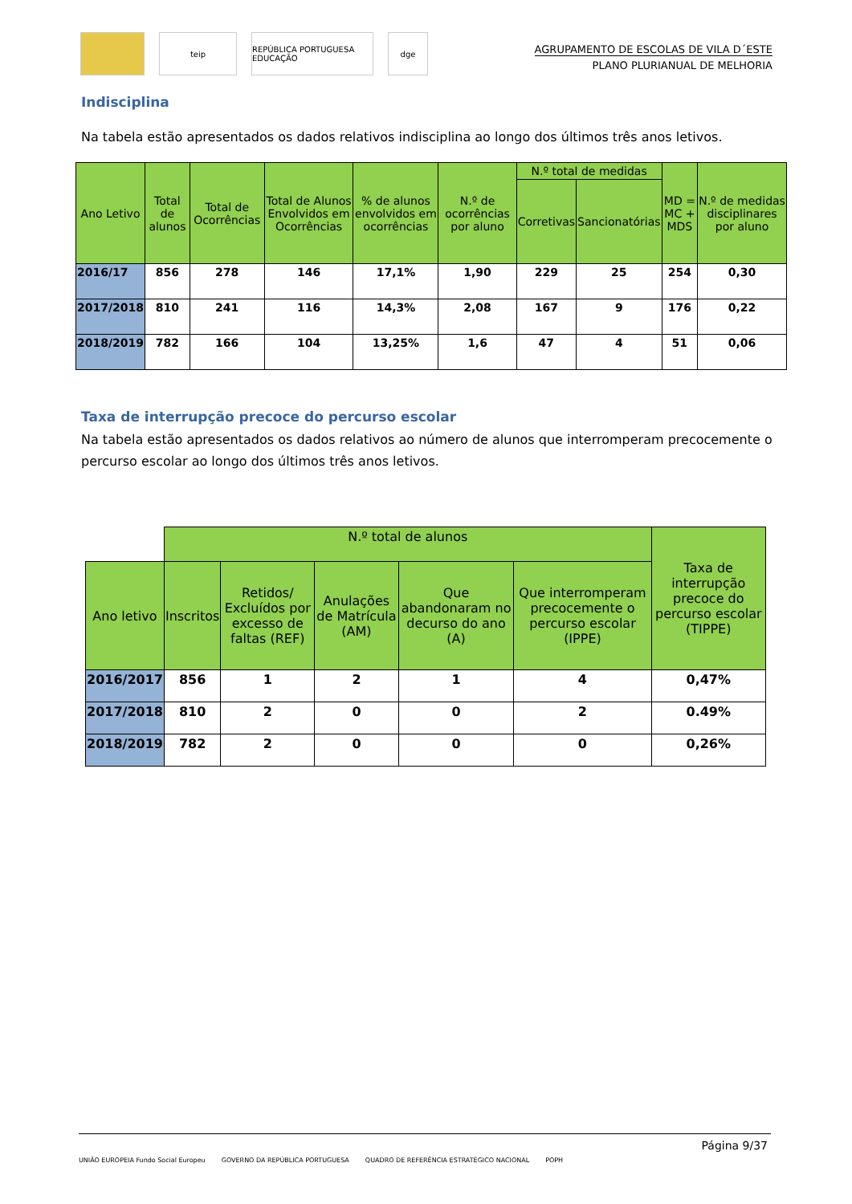teip
REPÚBLICA PORTUGUESA EDUCAÇÃO
dge
AGRUPAMENTO DE ESCOLAS DE VILA D´ESTE
PLANO PLURIANUAL DE MELHORIA
Indisciplina
Na tabela estão apresentados os dados relativos indisciplina ao longo dos últimos três anos letivos.
| Ano Letivo | Total de alunos | Total de Ocorrências | Total de Alunos Envolvidos em Ocorrências | % de alunos envolvidos em ocorrências | N.º de ocorrências por aluno | N.º total de medidas | | MD = MC + MDS | N.º de medidas disciplinares por aluno |
| --- | --- | --- | --- | --- | --- | --- | --- | --- | --- |
| | | | | | | Corretivas | Sancionatórias | | |
| 2016/17 | 856 | 278 | 146 | 17,1% | 1,90 | 229 | 25 | 254 | 0,30 |
| 2017/2018 | 810 | 241 | 116 | 14,3% | 2,08 | 167 | 9 | 176 | 0,22 |
| 2018/2019 | 782 | 166 | 104 | 13,25% | 1,6 | 47 | 4 | 51 | 0,06 |
Taxa de interrupção precoce do percurso escolar
Na tabela estão apresentados os dados relativos ao número de alunos que interromperam precocemente o percurso escolar ao longo dos últimos três anos letivos.
| | N.º total de alunos | | | | | Taxa de interrupção precoce do percurso escolar (TIPPE) |
| Ano letivo | Inscritos | Retidos/ Excluídos por excesso de faltas (REF) | Anulações de Matrícula (AM) | Que abandonaram no decurso do ano (A) | Que interromperam precocemente o percurso escolar (IPPE) | |
| 2016/2017 | 856 | 1 | 2 | 1 | 4 | 0,47% |
| 2017/2018 | 810 | 2 | 0 | 0 | 2 | 0.49% |
| 2018/2019 | 782 | 2 | 0 | 0 | 0 | 0,26% |
Página 9/37
UNIÃO EUROPEIA Fundo Social Europeu GOVERNO DA REPÚBLICA PORTUGUESA QUADRO DE REFERÊNCIA ESTRATÉGICO NACIONAL POPH